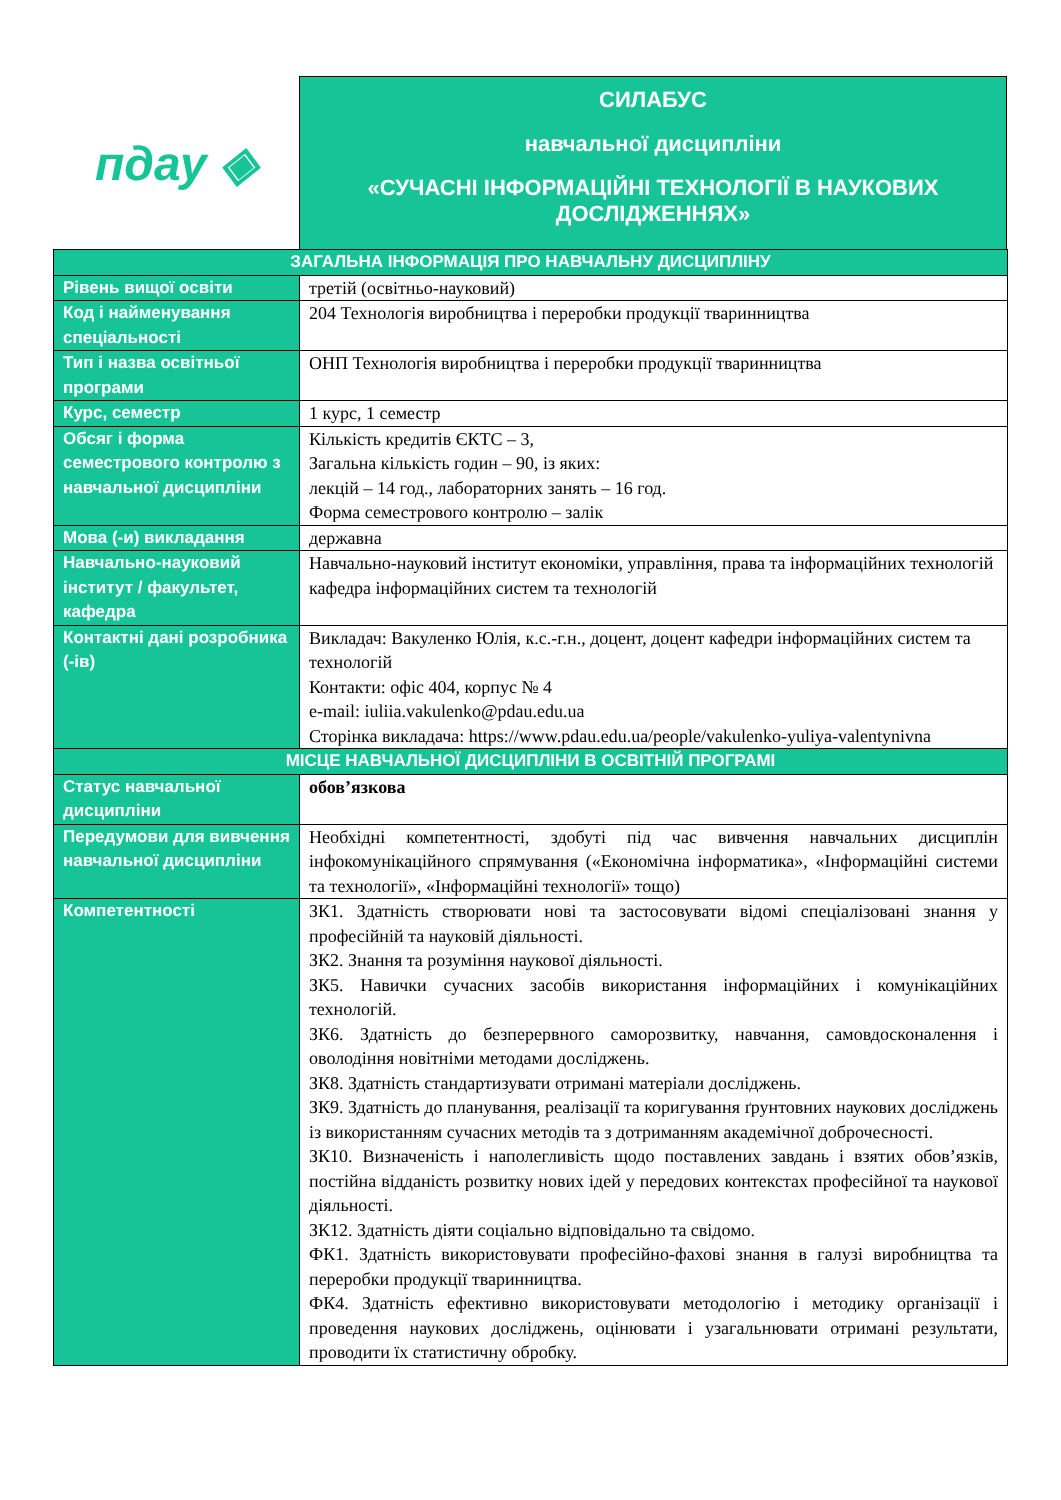пдау ◈
СИЛАБУС
навчальної дисципліни
«СУЧАСНІ ІНФОРМАЦІЙНІ ТЕХНОЛОГІЇ В НАУКОВИХ ДОСЛІДЖЕННЯХ»
| ЗАГАЛЬНА ІНФОРМАЦІЯ ПРО НАВЧАЛЬНУ ДИСЦИПЛІНУ | |
| --- | --- |
| Рівень вищої освіти | третій (освітньо-науковий) |
| Код і найменування спеціальності | 204 Технологія виробництва і переробки продукції тваринництва |
| Тип і назва освітньої програми | ОНП Технологія виробництва і переробки продукції тваринництва |
| Курс, семестр | 1 курс, 1 семестр |
| Обсяг і форма семестрового контролю з навчальної дисципліни | Кількість кредитів ЄКТС – 3, Загальна кількість годин – 90, із яких: лекцій – 14 год., лабораторних занять – 16 год. Форма семестрового контролю – залік |
| Мова (-и) викладання | державна |
| Навчально-науковий інститут / факультет, кафедра | Навчально-науковий інститут економіки, управління, права та інформаційних технологій кафедра інформаційних систем та технологій |
| Контактні дані розробника (-ів) | Викладач: Вакуленко Юлія, к.с.-г.н., доцент, доцент кафедри інформаційних систем та технологій Контакти: офіс 404, корпус № 4 e-mail: iuliia.vakulenko@pdau.edu.ua Сторінка викладача: https://www.pdau.edu.ua/people/vakulenko-yuliya-valentynivna |
| МІСЦЕ НАВЧАЛЬНОЇ ДИСЦИПЛІНИ В ОСВІТНІЙ ПРОГРАМІ | |
| Статус навчальної дисципліни | обов’язкова |
| Передумови для вивчення навчальної дисципліни | Необхідні компетентності, здобуті під час вивчення навчальних дисциплін інфокомунікаційного спрямування («Економічна інформатика», «Інформаційні системи та технології», «Інформаційні технології» тощо) |
| Компетентності | ЗК1. Здатність створювати нові та застосовувати відомі спеціалізовані знання у професійній та науковій діяльності. ЗК2. Знання та розуміння наукової діяльності. ЗК5. Навички сучасних засобів використання інформаційних і комунікаційних технологій. ЗК6. Здатність до безперервного саморозвитку, навчання, самовдосконалення і оволодіння новітніми методами досліджень. ЗК8. Здатність стандартизувати отримані матеріали досліджень. ЗК9. Здатність до планування, реалізації та коригування ґрунтовних наукових досліджень із використанням сучасних методів та з дотриманням академічної доброчесності. ЗК10. Визначеність і наполегливість щодо поставлених завдань і взятих обов’язків, постійна відданість розвитку нових ідей у передових контекстах професійної та наукової діяльності. ЗК12. Здатність діяти соціально відповідально та свідомо. ФК1. Здатність використовувати професійно-фахові знання в галузі виробництва та переробки продукції тваринництва. ФК4. Здатність ефективно використовувати методологію і методику організації і проведення наукових досліджень, оцінювати і узагальнювати отримані результати, проводити їх статистичну обробку. |